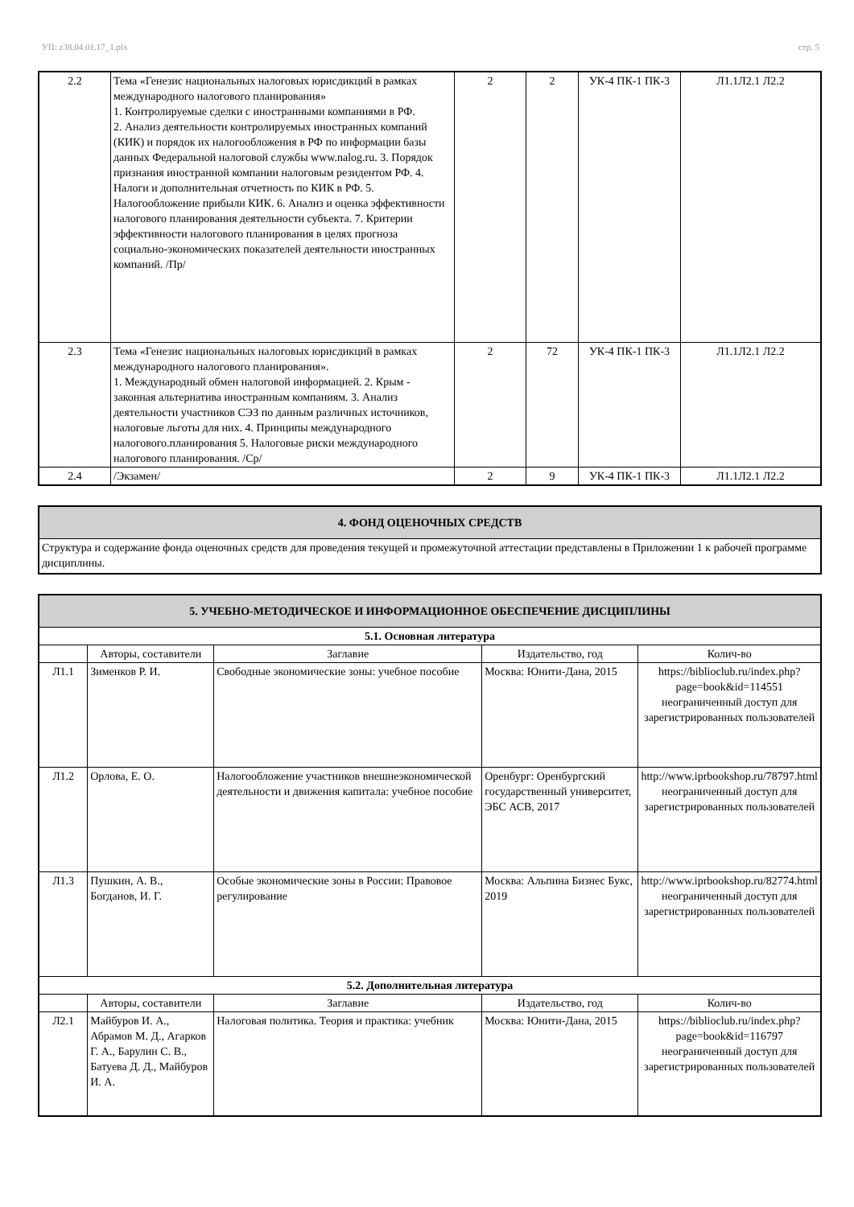УП: z38.04.01.17_1.plx стр. 5
| 2.2 | Тема «Генезис национальных налоговых юрисдикций в рамках международного налогового планирования» 1. Контролируемые сделки с иностранными компаниями в РФ. 2. Анализ деятельности контролируемых иностранных компаний (КИК) и порядок их налогообложения в РФ по информации базы данных Федеральной налоговой службы www.nalog.ru. 3. Порядок признания иностранной компании налоговым резидентом РФ. 4. Налоги и дополнительная отчетность по КИК в РФ. 5. Налогообложение прибыли КИК. 6. Анализ и оценка эффективности налогового планирования деятельности субъекта. 7. Критерии эффективности налогового планирования в целях прогноза социально-экономических показателей деятельности иностранных компаний. /Пр/ | 2 | 2 | УК-4 ПК-1 ПК-3 | Л1.1Л2.1 Л2.2 |
| 2.3 | Тема «Генезис национальных налоговых юрисдикций в рамках международного налогового планирования». 1. Международный обмен налоговой информацией. 2. Крым - законная альтернатива иностранным компаниям. 3. Анализ деятельности участников СЭЗ по данным различных источников, налоговые льготы для них. 4. Принципы международного налогового.планирования 5. Налоговые риски международного налогового планирования. /Ср/ | 2 | 72 | УК-4 ПК-1 ПК-3 | Л1.1Л2.1 Л2.2 |
| 2.4 | /Экзамен/ | 2 | 9 | УК-4 ПК-1 ПК-3 | Л1.1Л2.1 Л2.2 |
| 4. ФОНД ОЦЕНОЧНЫХ СРЕДСТВ |
| Структура и содержание фонда оценочных средств для проведения текущей и промежуточной аттестации представлены в Приложении 1 к рабочей программе дисциплины. |
| 5. УЧЕБНО-МЕТОДИЧЕСКОЕ И ИНФОРМАЦИОННОЕ ОБЕСПЕЧЕНИЕ ДИСЦИПЛИНЫ | | | | |
| 5.1. Основная литература | | | | |
| | Авторы, составители | Заглавие | Издательство, год | Колич-во |
| Л1.1 | Зименков Р. И. | Свободные экономические зоны: учебное пособие | Москва: Юнити-Дана, 2015 | https://biblioclub.ru/index.php? page=book&id=114551 неограниченный доступ для зарегистрированных пользователей |
| Л1.2 | Орлова, Е. О. | Налогообложение участников внешнеэкономической деятельности и движения капитала: учебное пособие | Оренбург: Оренбургский государственный университет, ЭБС АСВ, 2017 | http://www.iprbookshop.ru/78797.html неограниченный доступ для зарегистрированных пользователей |
| Л1.3 | Пушкин, А. В., Богданов, И. Г. | Особые экономические зоны в России: Правовое регулирование | Москва: Альпина Бизнес Букс, 2019 | http://www.iprbookshop.ru/82774.html неограниченный доступ для зарегистрированных пользователей |
| 5.2. Дополнительная литература | | | | |
| | Авторы, составители | Заглавие | Издательство, год | Колич-во |
| Л2.1 | Майбуров И. А., Абрамов М. Д., Агарков Г. А., Барулин С. В., Батуева Д. Д., Майбуров И. А. | Налоговая политика. Теория и практика: учебник | Москва: Юнити-Дана, 2015 | https://biblioclub.ru/index.php? page=book&id=116797 неограниченный доступ для зарегистрированных пользователей |